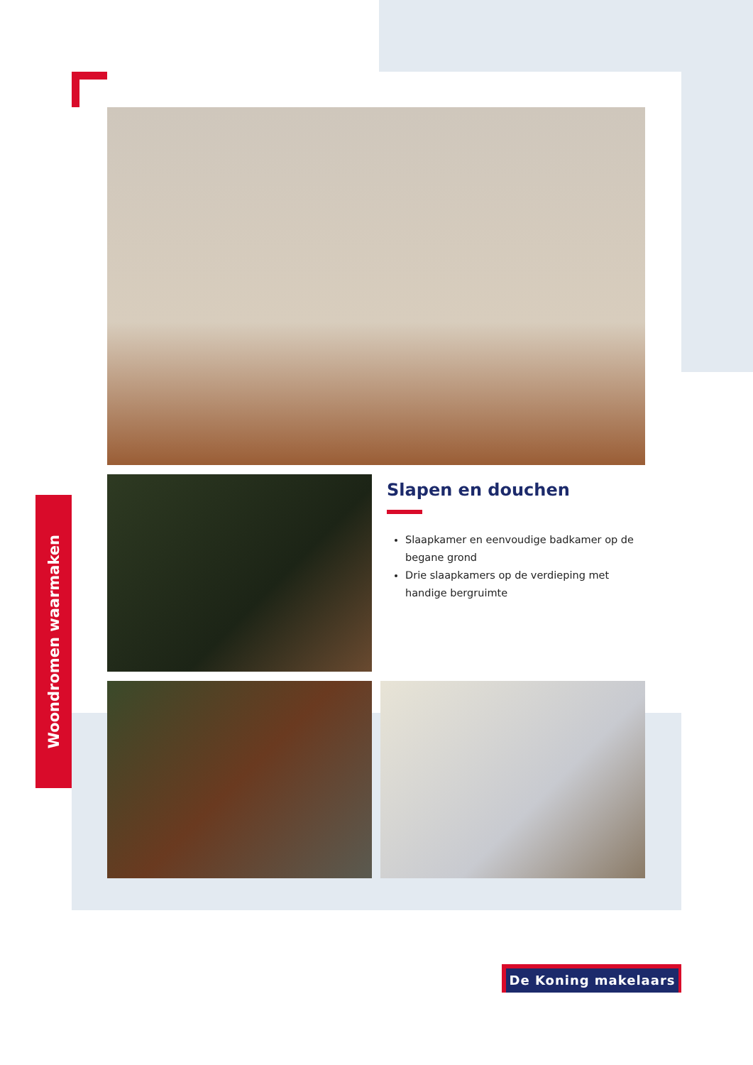Slapen en douchen
Slaapkamer en eenvoudige badkamer op de begane grond
Drie slaapkamers op de verdieping met handige bergruimte
Woondromen waarmaken
De Koning makelaars